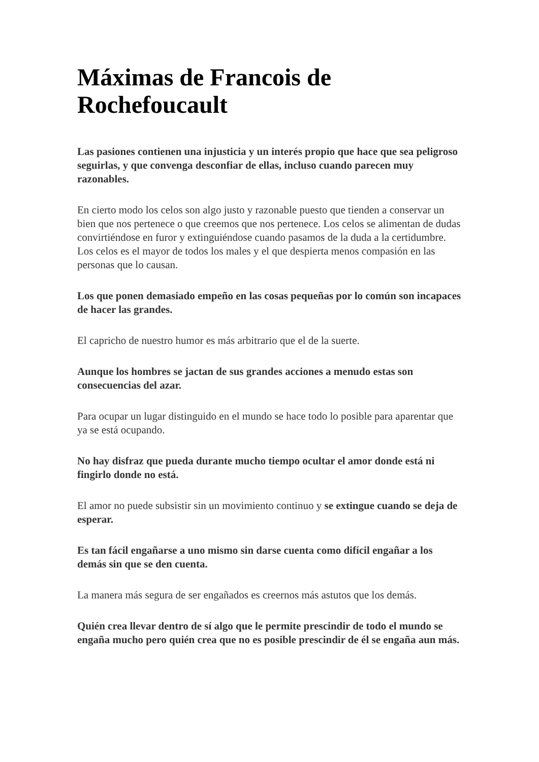Máximas de Francois de Rochefoucault
Las pasiones contienen una injusticia y un interés propio que hace que sea peligroso seguirlas, y que convenga desconfiar de ellas, incluso cuando parecen muy razonables.
En cierto modo los celos son algo justo y razonable puesto que tienden a conservar un bien que nos pertenece o que creemos que nos pertenece. Los celos se alimentan de dudas convirtiéndose en furor y extinguiéndose cuando pasamos de la duda a la certidumbre. Los celos es el mayor de todos los males y el que despierta menos compasión en las personas que lo causan.
Los que ponen demasiado empeño en las cosas pequeñas por lo común son incapaces de hacer las grandes.
El capricho de nuestro humor es más arbitrario que el de la suerte.
Aunque los hombres se jactan de sus grandes acciones a menudo estas son consecuencias del azar.
Para ocupar un lugar distinguido en el mundo se hace todo lo posible para aparentar que ya se está ocupando.
No hay disfraz que pueda durante mucho tiempo ocultar el amor donde está ni fingirlo donde no está.
El amor no puede subsistir sin un movimiento continuo y se extingue cuando se deja de esperar.
Es tan fácil engañarse a uno mismo sin darse cuenta como difícil engañar a los demás sin que se den cuenta.
La manera más segura de ser engañados es creernos más astutos que los demás.
Quién crea llevar dentro de sí algo que le permite prescindir de todo el mundo se engaña mucho pero quién crea que no es posible prescindir de él se engaña aun más.